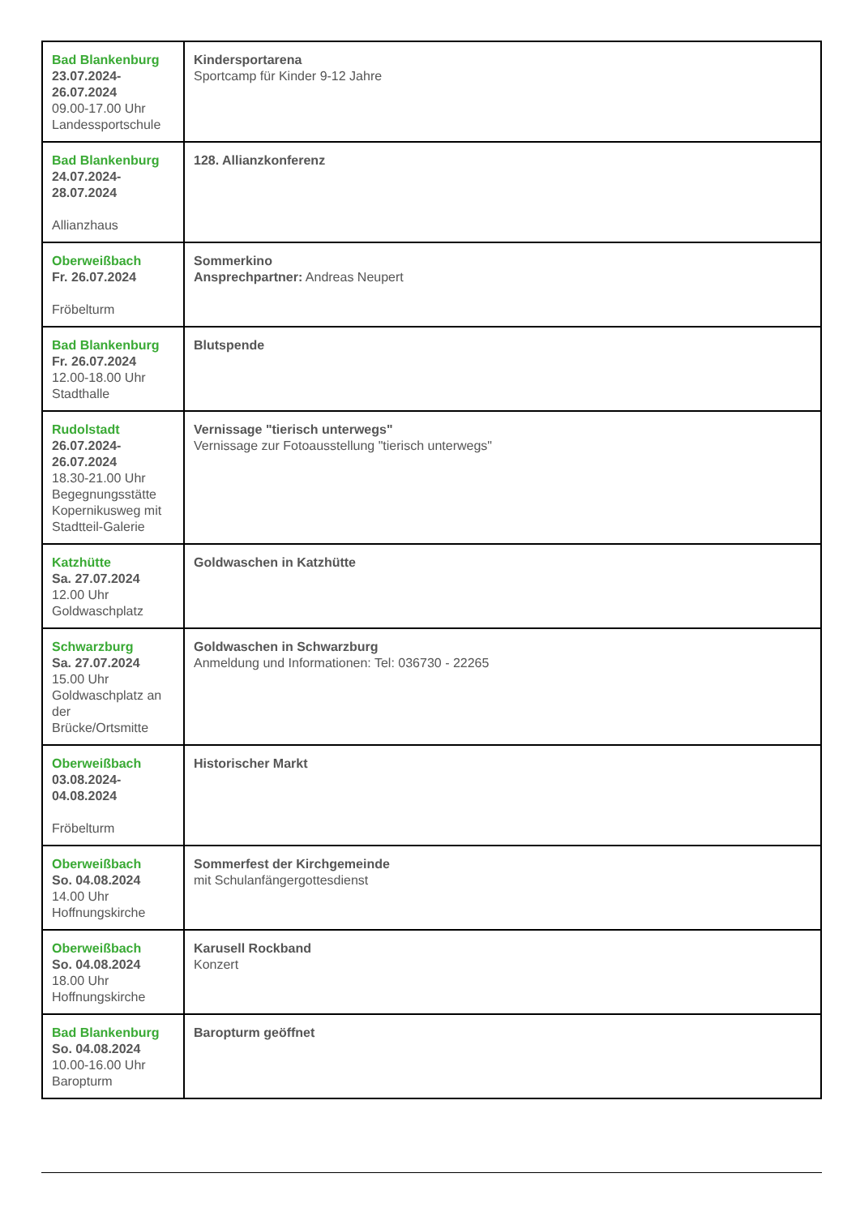| Bad Blankenburg 23.07.2024- 26.07.2024 09.00-17.00 Uhr Landessportschule | Kindersportarena Sportcamp für Kinder 9-12 Jahre |
| Bad Blankenburg 24.07.2024- 28.07.2024 Allianzhaus | 128. Allianzkonferenz |
| Oberweißbach Fr. 26.07.2024 Fröbelturm | Sommerkino Ansprechpartner: Andreas Neupert |
| Bad Blankenburg Fr. 26.07.2024 12.00-18.00 Uhr Stadthalle | Blutspende |
| Rudolstadt 26.07.2024- 26.07.2024 18.30-21.00 Uhr Begegnungsstätte Kopernikusweg mit Stadtteil-Galerie | Vernissage "tierisch unterwegs" Vernissage zur Fotoausstellung "tierisch unterwegs" |
| Katzhütte Sa. 27.07.2024 12.00 Uhr Goldwaschplatz | Goldwaschen in Katzhütte |
| Schwarzburg Sa. 27.07.2024 15.00 Uhr Goldwaschplatz an der Brücke/Ortsmitte | Goldwaschen in Schwarzburg Anmeldung und Informationen: Tel: 036730 - 22265 |
| Oberweißbach 03.08.2024- 04.08.2024 Fröbelturm | Historischer Markt |
| Oberweißbach So. 04.08.2024 14.00 Uhr Hoffnungskirche | Sommerfest der Kirchgemeinde mit Schulanfängergottesdienst |
| Oberweißbach So. 04.08.2024 18.00 Uhr Hoffnungskirche | Karusell Rockband Konzert |
| Bad Blankenburg So. 04.08.2024 10.00-16.00 Uhr Baropturm | Baropturm geöffnet |